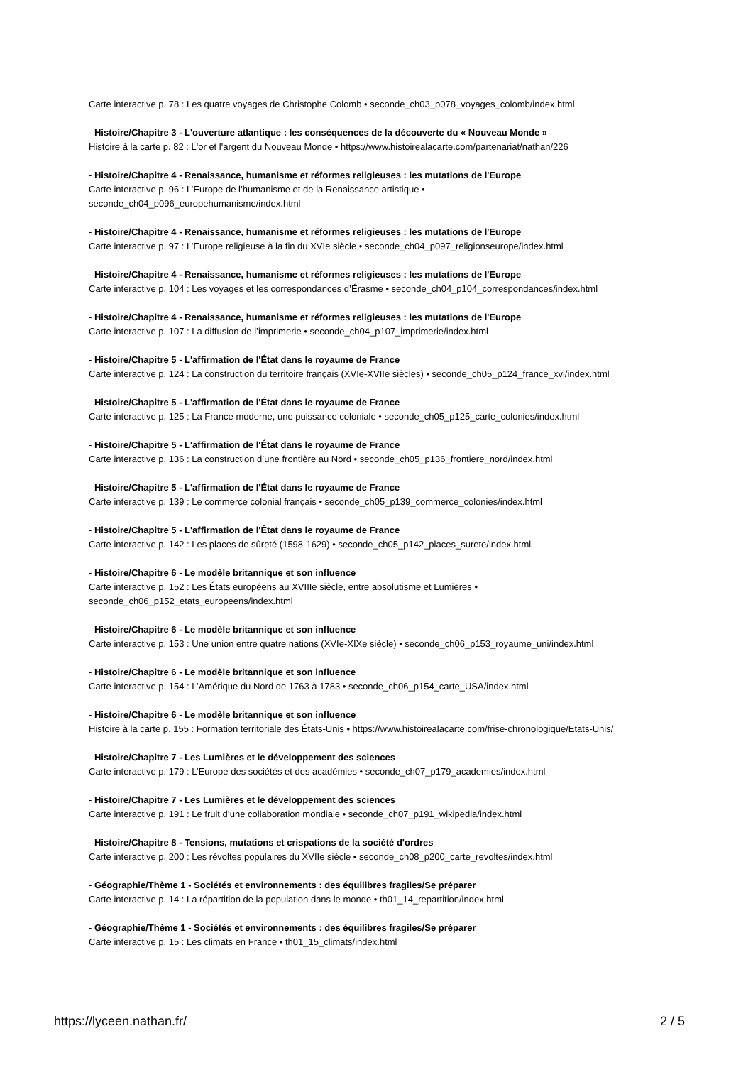Carte interactive p. 78 : Les quatre voyages de Christophe Colomb • seconde_ch03_p078_voyages_colomb/index.html
- Histoire/Chapitre 3 - L'ouverture atlantique : les conséquences de la découverte du « Nouveau Monde »
Histoire à la carte p. 82 : L'or et l'argent du Nouveau Monde • https://www.histoirealacarte.com/partenariat/nathan/226
- Histoire/Chapitre 4 - Renaissance, humanisme et réformes religieuses : les mutations de l'Europe
Carte interactive p. 96 : L’Europe de l’humanisme et de la Renaissance artistique •
seconde_ch04_p096_europehumanisme/index.html
- Histoire/Chapitre 4 - Renaissance, humanisme et réformes religieuses : les mutations de l'Europe
Carte interactive p. 97 : L’Europe religieuse à la fin du XVIe siècle • seconde_ch04_p097_religionseurope/index.html
- Histoire/Chapitre 4 - Renaissance, humanisme et réformes religieuses : les mutations de l'Europe
Carte interactive p. 104 : Les voyages et les correspondances d’Érasme • seconde_ch04_p104_correspondances/index.html
- Histoire/Chapitre 4 - Renaissance, humanisme et réformes religieuses : les mutations de l'Europe
Carte interactive p. 107 : La diffusion de l’imprimerie • seconde_ch04_p107_imprimerie/index.html
- Histoire/Chapitre 5 - L'affirmation de l'État dans le royaume de France
Carte interactive p. 124 : La construction du territoire français (XVIe-XVIIe siècles) • seconde_ch05_p124_france_xvi/index.html
- Histoire/Chapitre 5 - L'affirmation de l'État dans le royaume de France
Carte interactive p. 125 : La France moderne, une puissance coloniale • seconde_ch05_p125_carte_colonies/index.html
- Histoire/Chapitre 5 - L'affirmation de l'État dans le royaume de France
Carte interactive p. 136 : La construction d’une frontière au Nord • seconde_ch05_p136_frontiere_nord/index.html
- Histoire/Chapitre 5 - L'affirmation de l'État dans le royaume de France
Carte interactive p. 139 : Le commerce colonial français • seconde_ch05_p139_commerce_colonies/index.html
- Histoire/Chapitre 5 - L'affirmation de l'État dans le royaume de France
Carte interactive p. 142 : Les places de sûreté (1598-1629) • seconde_ch05_p142_places_surete/index.html
- Histoire/Chapitre 6 - Le modèle britannique et son influence
Carte interactive p. 152 : Les États européens au XVIIIe siècle, entre absolutisme et Lumières •
seconde_ch06_p152_etats_europeens/index.html
- Histoire/Chapitre 6 - Le modèle britannique et son influence
Carte interactive p. 153 : Une union entre quatre nations (XVIe-XIXe siècle) • seconde_ch06_p153_royaume_uni/index.html
- Histoire/Chapitre 6 - Le modèle britannique et son influence
Carte interactive p. 154 : L’Amérique du Nord de 1763 à 1783 • seconde_ch06_p154_carte_USA/index.html
- Histoire/Chapitre 6 - Le modèle britannique et son influence
Histoire à la carte p. 155 : Formation territoriale des États-Unis • https://www.histoirealacarte.com/frise-chronologique/Etats-Unis/
- Histoire/Chapitre 7 - Les Lumières et le développement des sciences
Carte interactive p. 179 : L’Europe des sociétés et des académies • seconde_ch07_p179_academies/index.html
- Histoire/Chapitre 7 - Les Lumières et le développement des sciences
Carte interactive p. 191 : Le fruit d’une collaboration mondiale • seconde_ch07_p191_wikipedia/index.html
- Histoire/Chapitre 8 - Tensions, mutations et crispations de la société d'ordres
Carte interactive p. 200 : Les révoltes populaires du XVIIe siècle • seconde_ch08_p200_carte_revoltes/index.html
- Géographie/Thème 1 - Sociétés et environnements : des équilibres fragiles/Se préparer
Carte interactive p. 14 : La répartition de la population dans le monde • th01_14_repartition/index.html
- Géographie/Thème 1 - Sociétés et environnements : des équilibres fragiles/Se préparer
Carte interactive p. 15 : Les climats en France • th01_15_climats/index.html
https://lyceen.nathan.fr/ 2 / 5